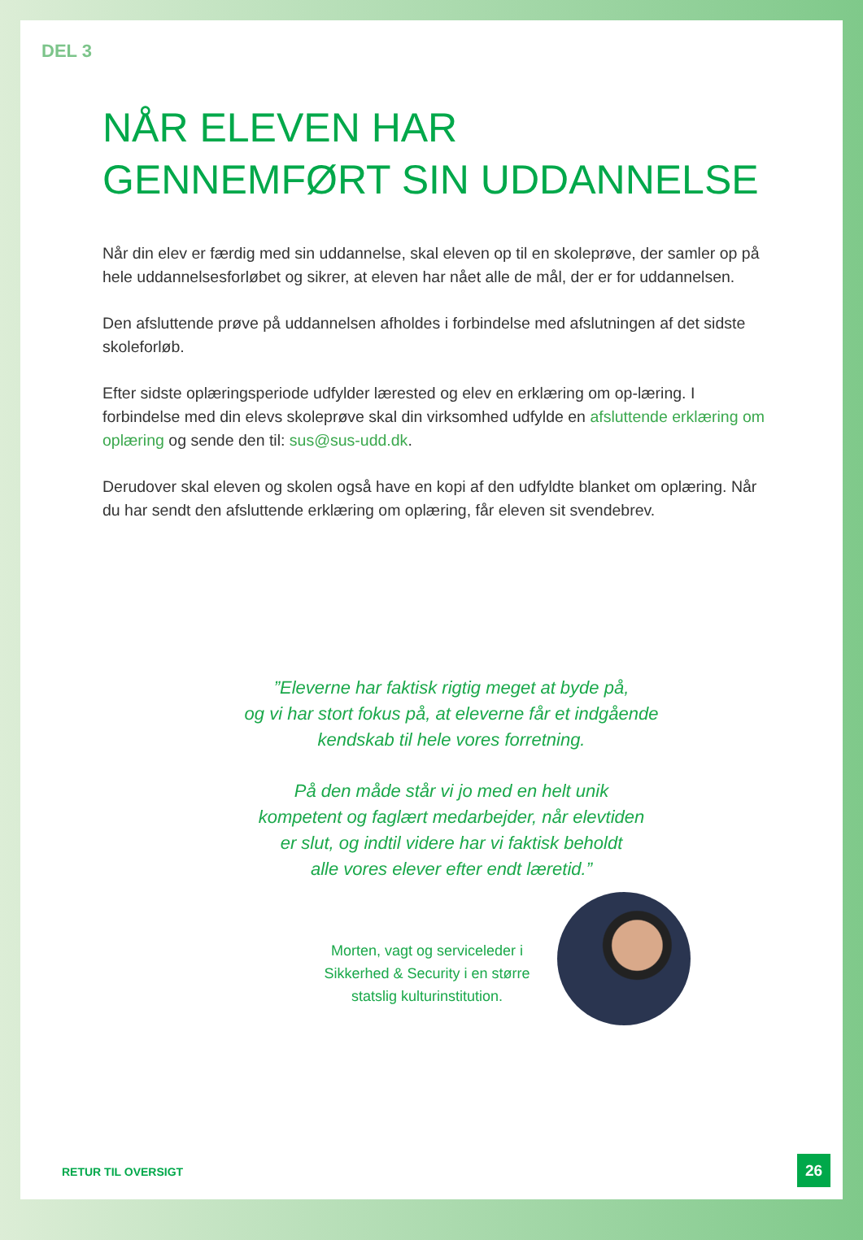DEL 3
NÅR ELEVEN HAR
GENNEMFØRT SIN UDDANNELSE
Når din elev er færdig med sin uddannelse, skal eleven op til en skoleprøve, der samler op på hele uddannelsesforløbet og sikrer, at eleven har nået alle de mål, der er for uddannelsen.
Den afsluttende prøve på uddannelsen afholdes i forbindelse med afslutningen af det sidste skoleforløb.
Efter sidste oplæringsperiode udfylder lærested og elev en erklæring om op-læring. I forbindelse med din elevs skoleprøve skal din virksomhed udfylde en afsluttende erklæring om oplæring og sende den til: sus@sus-udd.dk.
Derudover skal eleven og skolen også have en kopi af den udfyldte blanket om oplæring. Når du har sendt den afsluttende erklæring om oplæring, får eleven sit svendebrev.
”Eleverne har faktisk rigtig meget at byde på,
og vi har stort fokus på, at eleverne får et indgående
kendskab til hele vores forretning.
På den måde står vi jo med en helt unik
kompetent og faglært medarbejder, når elevtiden
er slut, og indtil videre har vi faktisk beholdt
alle vores elever efter endt læretid.”
Morten, vagt og serviceleder i Sikkerhed & Security i en større statslig kulturinstitution.
RETUR TIL OVERSIGT 26